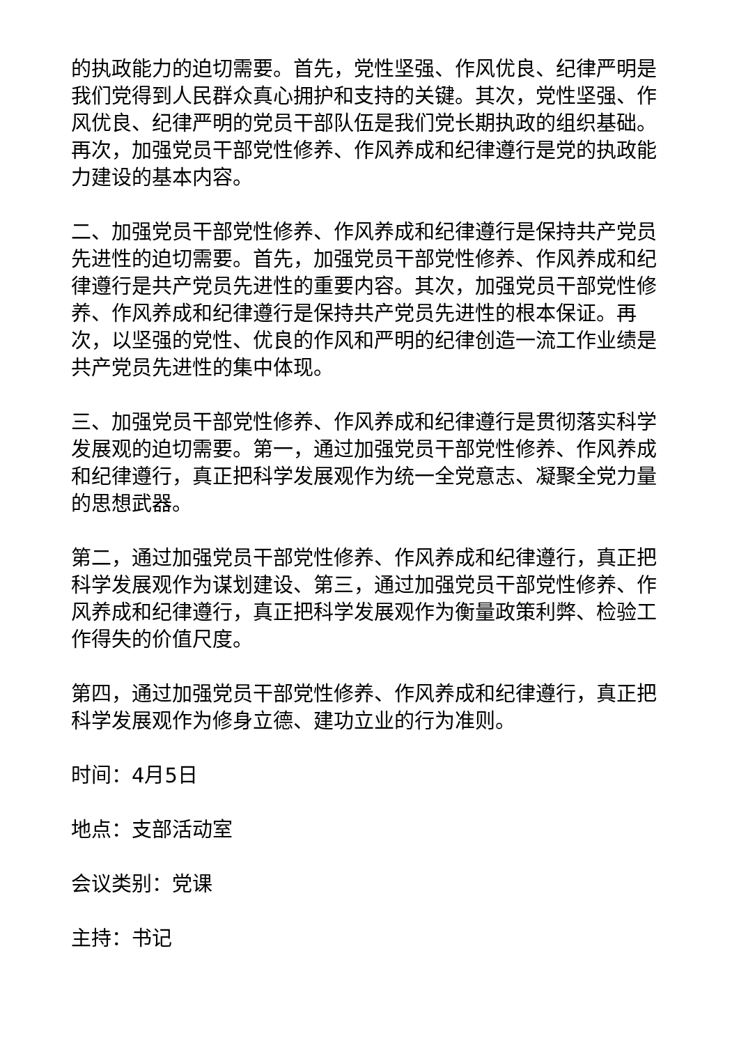的执政能力的迫切需要。首先，党性坚强、作风优良、纪律严明是我们党得到人民群众真心拥护和支持的关键。其次，党性坚强、作风优良、纪律严明的党员干部队伍是我们党长期执政的组织基础。再次，加强党员干部党性修养、作风养成和纪律遵行是党的执政能力建设的基本内容。
二、加强党员干部党性修养、作风养成和纪律遵行是保持共产党员先进性的迫切需要。首先，加强党员干部党性修养、作风养成和纪律遵行是共产党员先进性的重要内容。其次，加强党员干部党性修养、作风养成和纪律遵行是保持共产党员先进性的根本保证。再次，以坚强的党性、优良的作风和严明的纪律创造一流工作业绩是共产党员先进性的集中体现。
三、加强党员干部党性修养、作风养成和纪律遵行是贯彻落实科学发展观的迫切需要。第一，通过加强党员干部党性修养、作风养成和纪律遵行，真正把科学发展观作为统一全党意志、凝聚全党力量的思想武器。
第二，通过加强党员干部党性修养、作风养成和纪律遵行，真正把科学发展观作为谋划建设、第三，通过加强党员干部党性修养、作风养成和纪律遵行，真正把科学发展观作为衡量政策利弊、检验工作得失的价值尺度。
第四，通过加强党员干部党性修养、作风养成和纪律遵行，真正把科学发展观作为修身立德、建功立业的行为准则。
时间：4月5日
地点：支部活动室
会议类别：党课
主持：书记